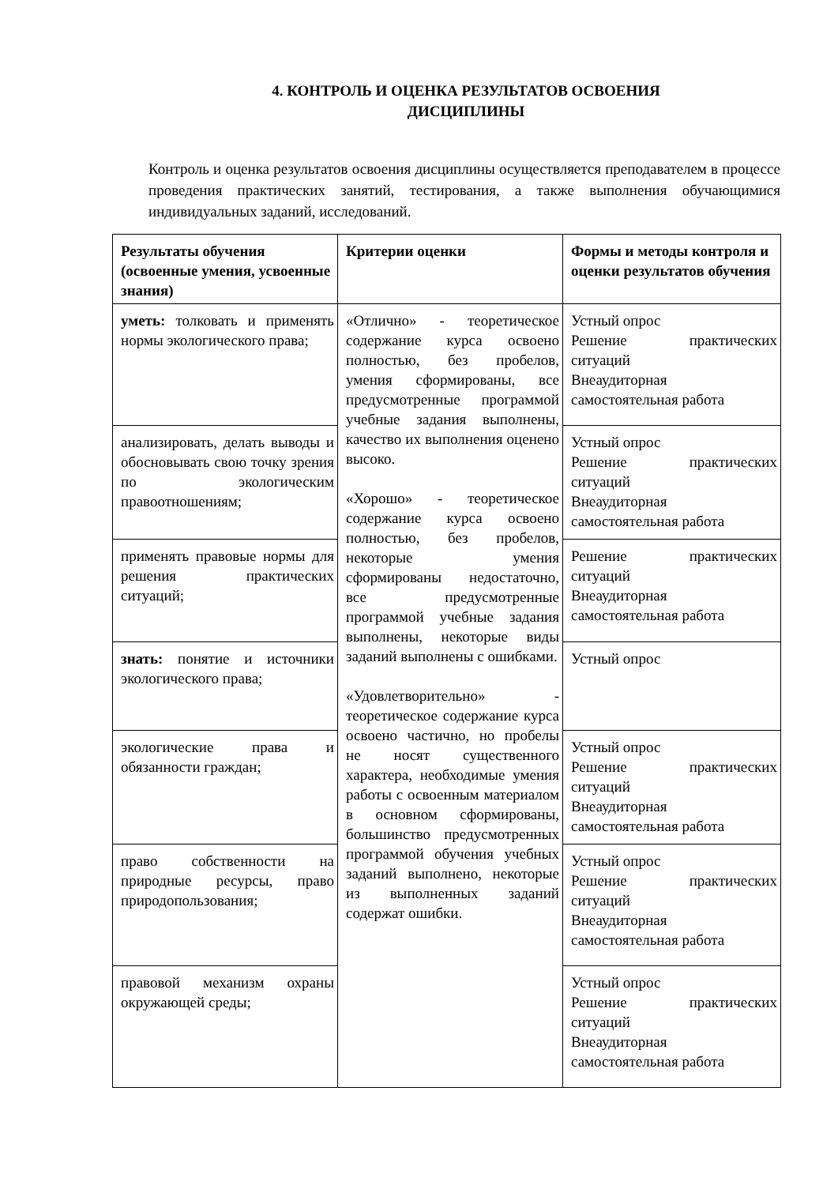4. КОНТРОЛЬ И ОЦЕНКА РЕЗУЛЬТАТОВ ОСВОЕНИЯ ДИСЦИПЛИНЫ
Контроль и оценка результатов освоения дисциплины осуществляется преподавателем в процессе проведения практических занятий, тестирования, а также выполнения обучающимися индивидуальных заданий, исследований.
| Результаты обучения (освоенные умения, усвоенные знания) | Критерии оценки | Формы и методы контроля и оценки результатов обучения |
| --- | --- | --- |
| уметь: толковать и применять нормы экологического права; | «Отлично» - теоретическое содержание курса освоено полностью, без пробелов, умения сформированы, все предусмотренные программой учебные задания выполнены, качество их выполнения оценено высоко. «Хорошо» - теоретическое содержание курса освоено полностью, без пробелов, некоторые умения сформированы недостаточно, все предусмотренные программой учебные задания выполнены, некоторые виды заданий выполнены с ошибками. «Удовлетворительно» - теоретическое содержание курса освоено частично, но пробелы не носят существенного характера, необходимые умения работы с освоенным материалом в основном сформированы, большинство предусмотренных программой обучения учебных заданий выполнено, некоторые из выполненных заданий содержат ошибки. | Устный опрос Решение практических ситуаций Внеаудиторная самостоятельная работа |
| анализировать, делать выводы и обосновывать свою точку зрения по экологическим правоотношениям; | | Устный опрос Решение практических ситуаций Внеаудиторная самостоятельная работа |
| применять правовые нормы для решения практических ситуаций; | | Решение практических ситуаций Внеаудиторная самостоятельная работа |
| знать: понятие и источники экологического права; | | Устный опрос |
| экологические права и обязанности граждан; | | Устный опрос Решение практических ситуаций Внеаудиторная самостоятельная работа |
| право собственности на природные ресурсы, право природопользования; | | Устный опрос Решение практических ситуаций Внеаудиторная самостоятельная работа |
| правовой механизм охраны окружающей среды; | | Устный опрос Решение практических ситуаций Внеаудиторная самостоятельная работа |